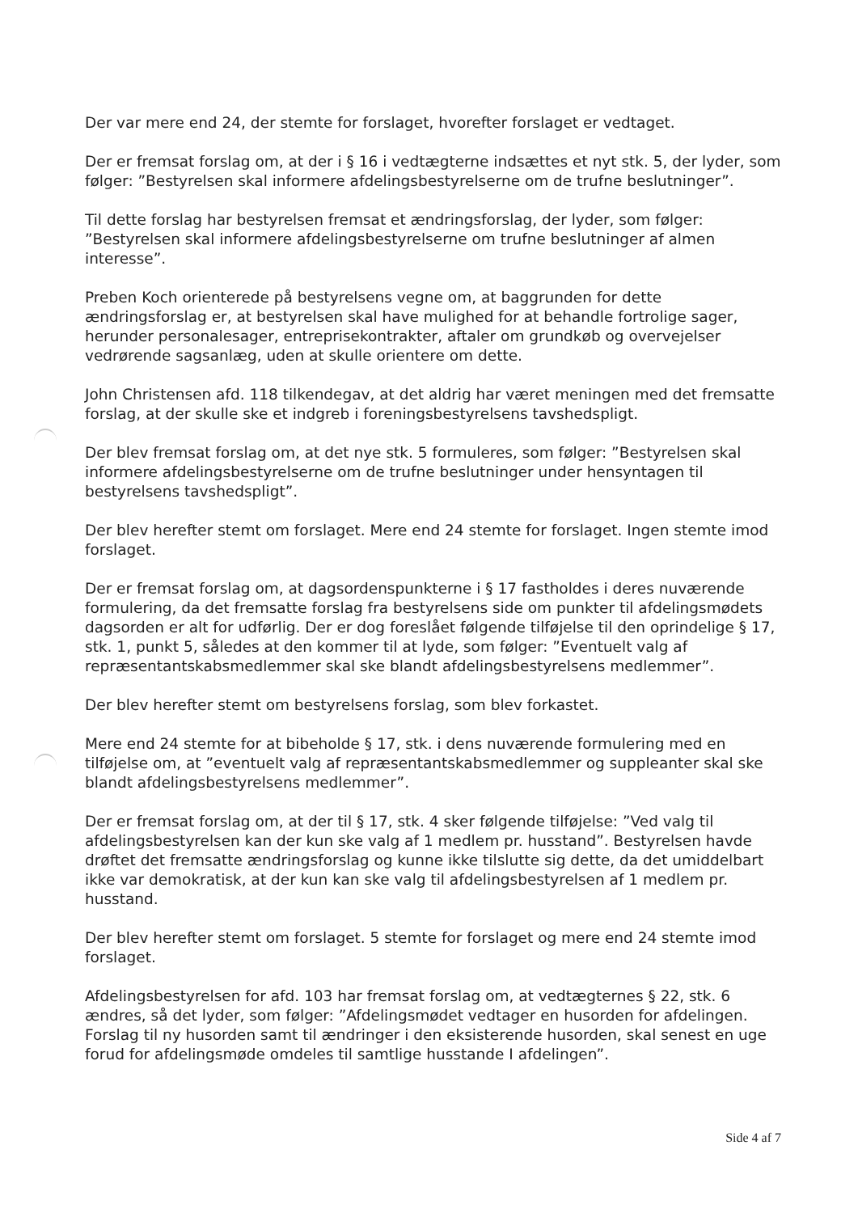Der var mere end 24, der stemte for forslaget, hvorefter forslaget er vedtaget.
Der er fremsat forslag om, at der i § 16 i vedtægterne indsættes et nyt stk. 5, der lyder, som følger: ”Bestyrelsen skal informere afdelingsbestyrelserne om de trufne beslutninger”.
Til dette forslag har bestyrelsen fremsat et ændringsforslag, der lyder, som følger: ”Bestyrelsen skal informere afdelingsbestyrelserne om trufne beslutninger af almen interesse”.
Preben Koch orienterede på bestyrelsens vegne om, at baggrunden for dette ændringsforslag er, at bestyrelsen skal have mulighed for at behandle fortrolige sager, herunder personalesager, entreprisekontrakter, aftaler om grundkøb og overvejelser vedrørende sagsanlæg, uden at skulle orientere om dette.
John Christensen afd. 118 tilkendegav, at det aldrig har været meningen med det fremsatte forslag, at der skulle ske et indgreb i foreningsbestyrelsens tavshedspligt.
Der blev fremsat forslag om, at det nye stk. 5 formuleres, som følger: ”Bestyrelsen skal informere afdelingsbestyrelserne om de trufne beslutninger under hensyntagen til bestyrelsens tavshedspligt”.
Der blev herefter stemt om forslaget. Mere end 24 stemte for forslaget. Ingen stemte imod forslaget.
Der er fremsat forslag om, at dagsordenspunkterne i § 17 fastholdes i deres nuværende formulering, da det fremsatte forslag fra bestyrelsens side om punkter til afdelingsmødets dagsorden er alt for udførlig. Der er dog foreslået følgende tilføjelse til den oprindelige § 17, stk. 1, punkt 5, således at den kommer til at lyde, som følger: ”Eventuelt valg af repræsentantskabsmedlemmer skal ske blandt afdelingsbestyrelsens medlemmer”.
Der blev herefter stemt om bestyrelsens forslag, som blev forkastet.
Mere end 24 stemte for at bibeholde § 17, stk. i dens nuværende formulering med en tilføjelse om, at ”eventuelt valg af repræsentantskabsmedlemmer og suppleanter skal ske blandt afdelingsbestyrelsens medlemmer”.
Der er fremsat forslag om, at der til § 17, stk. 4 sker følgende tilføjelse: ”Ved valg til afdelingsbestyrelsen kan der kun ske valg af 1 medlem pr. husstand”. Bestyrelsen havde drøftet det fremsatte ændringsforslag og kunne ikke tilslutte sig dette, da det umiddelbart ikke var demokratisk, at der kun kan ske valg til afdelingsbestyrelsen af 1 medlem pr. husstand.
Der blev herefter stemt om forslaget. 5 stemte for forslaget og mere end 24 stemte imod forslaget.
Afdelingsbestyrelsen for afd. 103 har fremsat forslag om, at vedtægternes § 22, stk. 6 ændres, så det lyder, som følger: ”Afdelingsmødet vedtager en husorden for afdelingen. Forslag til ny husorden samt til ændringer i den eksisterende husorden, skal senest en uge forud for afdelingsmøde omdeles til samtlige husstande I afdelingen”.
Side 4 af 7